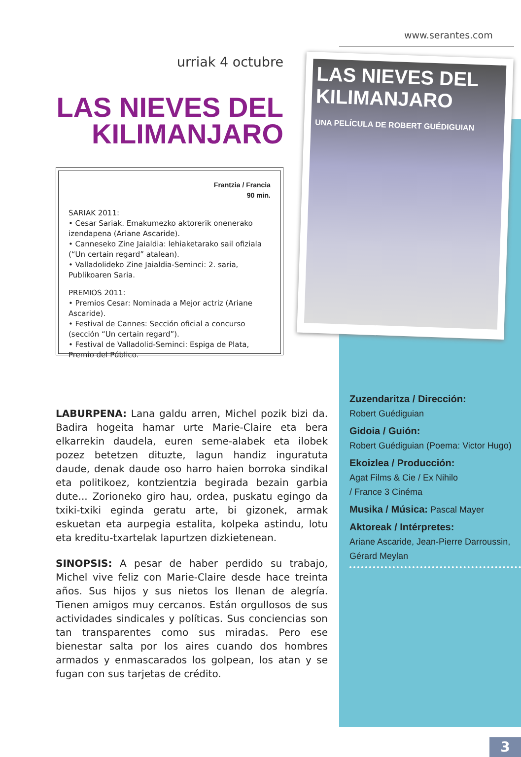www.serantes.com
urriak 4 octubre
LAS NIEVES DEL
KILIMANJARO
Frantzia / Francia
90 min.
SARIAK 2011:
• Cesar Sariak. Emakumezko aktorerik onenerako izendapena (Ariane Ascaride).
• Canneseko Zine Jaialdia: lehiaketarako sail ofiziala (“Un certain regard” atalean).
• Valladolideko Zine Jaialdia-Seminci: 2. saria, Publikoaren Saria.
PREMIOS 2011:
• Premios Cesar: Nominada a Mejor actriz (Ariane Ascaride).
• Festival de Cannes: Sección oficial a concurso (sección “Un certain regard”).
• Festival de Valladolid-Seminci: Espiga de Plata, Premio del Público.
LAS NIEVES DEL KILIMANJARO
UNA PELÍCULA DE ROBERT GUÉDIGUIAN
LABURPENA: Lana galdu arren, Michel pozik bizi da. Badira hogeita hamar urte Marie-Claire eta bera elkarrekin daudela, euren seme-alabek eta ilobek pozez betetzen dituzte, lagun handiz inguratuta daude, denak daude oso harro haien borroka sindikal eta politikoez, kontzientzia begirada bezain garbia dute... Zorioneko giro hau, ordea, puskatu egingo da txiki-txiki eginda geratu arte, bi gizonek, armak eskuetan eta aurpegia estalita, kolpeka astindu, lotu eta kreditu-txartelak lapurtzen dizkietenean.
SINOPSIS: A pesar de haber perdido su trabajo, Michel vive feliz con Marie-Claire desde hace treinta años. Sus hijos y sus nietos los llenan de alegría. Tienen amigos muy cercanos. Están orgullosos de sus actividades sindicales y políticas. Sus conciencias son tan transparentes como sus miradas. Pero ese bienestar salta por los aires cuando dos hombres armados y enmascarados los golpean, los atan y se fugan con sus tarjetas de crédito.
Zuzendaritza / Dirección:
Robert Guédiguian
Gidoia / Guión:
Robert Guédiguian (Poema: Victor Hugo)
Ekoizlea / Producción:
Agat Films & Cie / Ex Nihilo
/ France 3 Cinéma
Musika / Música: Pascal Mayer
Aktoreak / Intérpretes:
Ariane Ascaride, Jean-Pierre Darroussin, Gérard Meylan
3